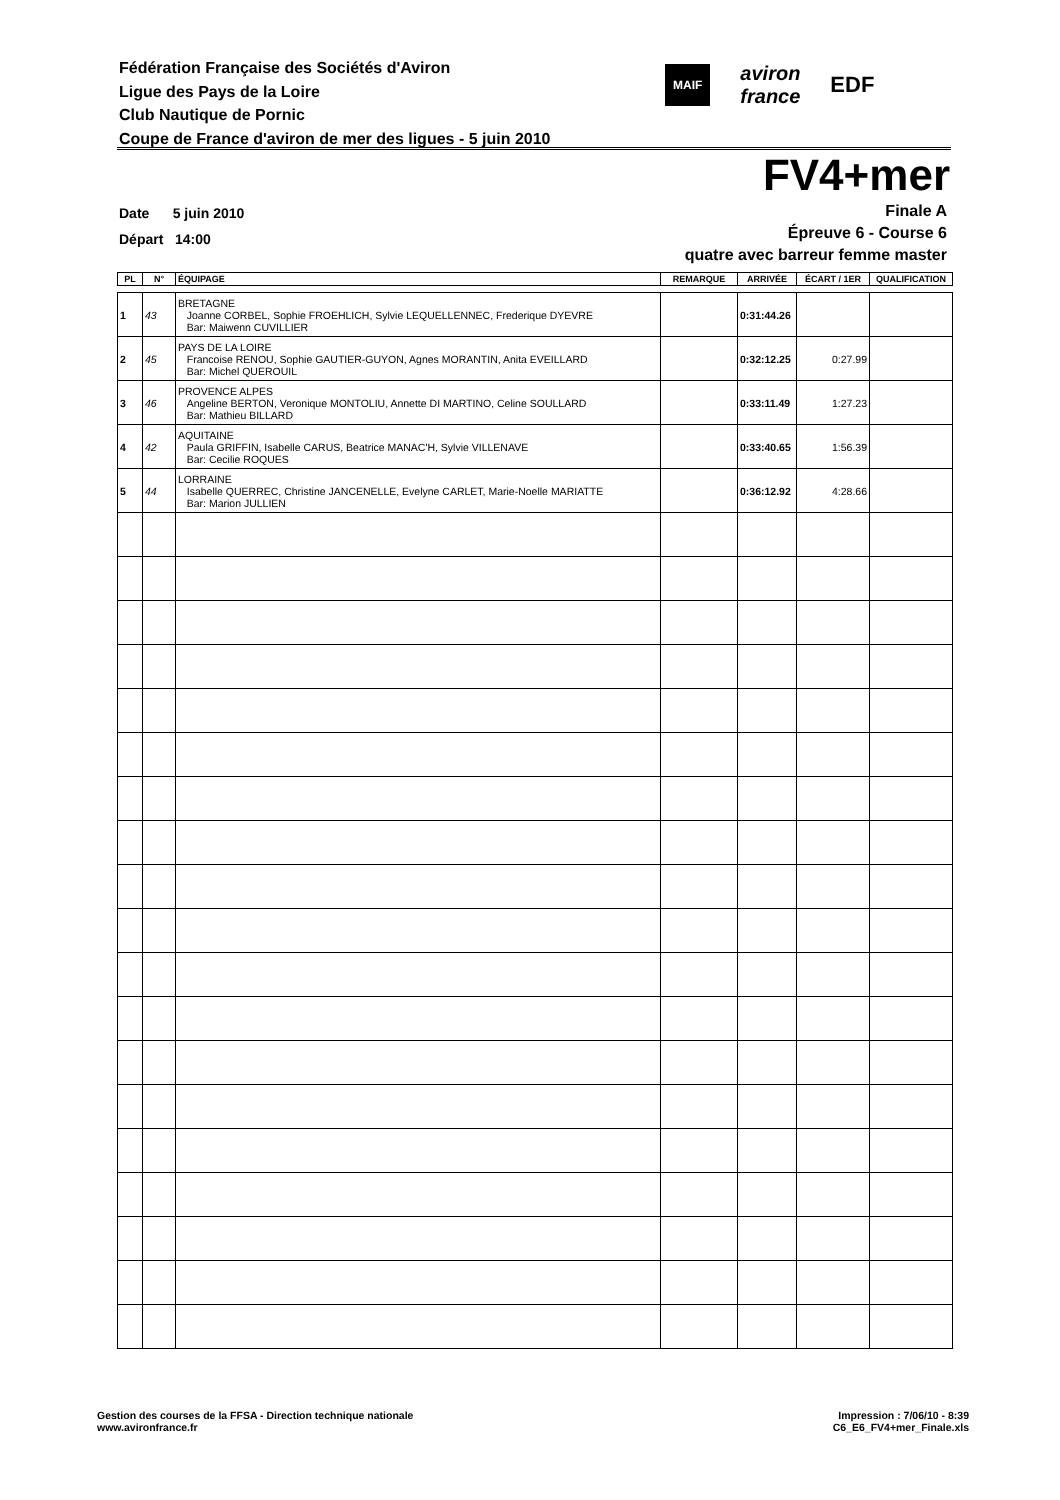Fédération Française des Sociétés d'Aviron
Ligue des Pays de la Loire
Club Nautique de Pornic
Coupe de France d'aviron de mer des ligues - 5 juin 2010
MAIF
aviron
france
EDF
FV4+mer
Date 5 juin 2010
Départ 14:00
Finale A
Épreuve 6 - Course 6
quatre avec barreur femme master
| PL | N° | ÉQUIPAGE | REMARQUE | ARRIVÉE | ÉCART / 1ER | QUALIFICATION |
| --- | --- | --- | --- | --- | --- | --- |
| 1 | 43 | BRETAGNE Joanne CORBEL, Sophie FROEHLICH, Sylvie LEQUELLENNEC, Frederique DYEVRE Bar: Maiwenn CUVILLIER | | 0:31:44.26 | | |
| 2 | 45 | PAYS DE LA LOIRE Francoise RENOU, Sophie GAUTIER-GUYON, Agnes MORANTIN, Anita EVEILLARD Bar: Michel QUEROUIL | | 0:32:12.25 | 0:27.99 | |
| 3 | 46 | PROVENCE ALPES Angeline BERTON, Veronique MONTOLIU, Annette DI MARTINO, Celine SOULLARD Bar: Mathieu BILLARD | | 0:33:11.49 | 1:27.23 | |
| 4 | 42 | AQUITAINE Paula GRIFFIN, Isabelle CARUS, Beatrice MANAC'H, Sylvie VILLENAVE Bar: Cecilie ROQUES | | 0:33:40.65 | 1:56.39 | |
| 5 | 44 | LORRAINE Isabelle QUERREC, Christine JANCENELLE, Evelyne CARLET, Marie-Noelle MARIATTE Bar: Marion JULLIEN | | 0:36:12.92 | 4:28.66 | |
Gestion des courses de la FFSA - Direction technique nationale
www.avironfrance.fr
Impression : 7/06/10 - 8:39
C6_E6_FV4+mer_Finale.xls